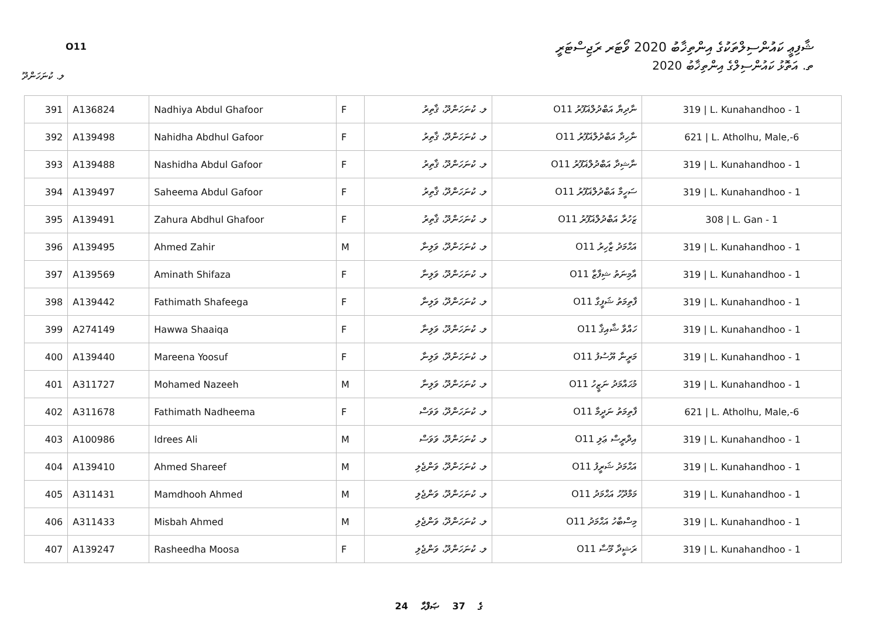ޝާފިޢީ ކައުންސިލްތަކުގެ އިންތިޚާބު 2020 ވޯޓަރ ރަޖިސްޓަރީ
O11
ތ. އަތޮޅު ކައުންސިލްގެ އިންތިޚާބު 2020
ލ. ކުނަހަންދޫ
| 391 | A136824 | Nadhiya Abdul Ghafoor | F | ލ. ކުނަހަންދޫ، ޤާތިރު | ނާދިޔާ އަބްދުލްޣަފޫރު O11 | 319 / L. Kunahandhoo - 1 |
| 392 | A139498 | Nahidha Abdhul Gafoor | F | ލ. ކުނަހަންދޫ، ޤާތިރު | ނާހިދާ އަބްދުލްޣަފޫރު O11 | 621 / L. Atholhu, Male,-6 |
| 393 | A139488 | Nashidha Abdul Gafoor | F | ލ. ކުނަހަންދޫ، ޤާތިރު | ނާޝިދާ އަބްދުލްޣަފޫރު O11 | 319 / L. Kunahandhoo - 1 |
| 394 | A139497 | Saheema Abdul Gafoor | F | ލ. ކުނަހަންދޫ، ޤާތިރު | ސަހީމާ އަބްދުލްޣަފޫރު O11 | 319 / L. Kunahandhoo - 1 |
| 395 | A139491 | Zahura Abdhul Ghafoor | F | ލ. ކުނަހަންދޫ، ޤާތިރު | ޒަހުރާ އަބްދުލްޣަފޫރު O11 | 308 / L. Gan - 1 |
| 396 | A139495 | Ahmed Zahir | M | ލ. ކުނަހަންދޫ، ވަލިނާ | އަޙްމަދު ޒާހިރު O11 | 319 / L. Kunahandhoo - 1 |
| 397 | A139569 | Aminath Shifaza | F | ލ. ކުނަހަންދޫ، ވަލިނާ | އާމިނަތު ޝިފާޒާ O11 | 319 / L. Kunahandhoo - 1 |
| 398 | A139442 | Fathimath Shafeega | F | ލ. ކުނަހަންދޫ، ވަލިނާ | ފާތިމަތު ޝަފީގާ O11 | 319 / L. Kunahandhoo - 1 |
| 399 | A274149 | Hawwa Shaaiqa | F | ލ. ކުނަހަންދޫ، ވަލިނާ | ހައްވާ ޝާއިޤާ O11 | 319 / L. Kunahandhoo - 1 |
| 400 | A139440 | Mareena Yoosuf | F | ލ. ކުނަހަންދޫ، ވަލިނާ | މަރީނާ ޔޫސުފު O11 | 319 / L. Kunahandhoo - 1 |
| 401 | A311727 | Mohamed Nazeeh | M | ލ. ކުނަހަންދޫ، ވަލިނާ | މުޙައްމަދު ނަޒީހު O11 | 319 / L. Kunahandhoo - 1 |
| 402 | A311678 | Fathimath Nadheema | F | ލ. ކުނަހަންދޫ، ވަވަސް | ފާތިމަތު ނަދީމާ O11 | 621 / L. Atholhu, Male,-6 |
| 403 | A100986 | Idrees Ali | M | ލ. ކުނަހަންދޫ، ވަވަސް | އިދްރީސް ޢަލި O11 | 319 / L. Kunahandhoo - 1 |
| 404 | A139410 | Ahmed Shareef | M | ލ. ކުނަހަންދޫ، ވަންޖެލި | އަޙްމަދު ޝަރީފު O11 | 319 / L. Kunahandhoo - 1 |
| 405 | A311431 | Mamdhooh Ahmed | M | ލ. ކުނަހަންދޫ، ވަންޖެލި | މަމްދޫހު އަޙްމަދު O11 | 319 / L. Kunahandhoo - 1 |
| 406 | A311433 | Misbah Ahmed | M | ލ. ކުނަހަންދޫ، ވަންޖެލި | މިސްބާހު އަޙްމަދު O11 | 319 / L. Kunahandhoo - 1 |
| 407 | A139247 | Rasheedha Moosa | F | ލ. ކުނަހަންދޫ، ވަންޖެލި | ރަޝީދާ މޫސާ O11 | 319 / L. Kunahandhoo - 1 |
24 ގެ 37 ޞަފްޙާ